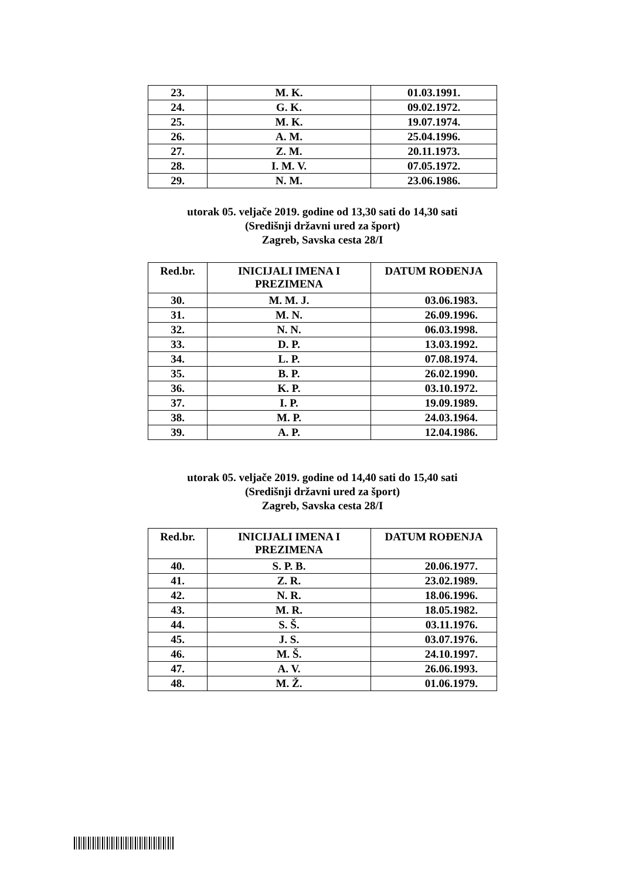| 23. | M. K. | 01.03.1991. |
| 24. | G. K. | 09.02.1972. |
| 25. | M. K. | 19.07.1974. |
| 26. | A. M. | 25.04.1996. |
| 27. | Z. M. | 20.11.1973. |
| 28. | I. M. V. | 07.05.1972. |
| 29. | N. M. | 23.06.1986. |
utorak 05. veljače 2019. godine od 13,30 sati do 14,30 sati
(Središnji državni ured za šport)
Zagreb, Savska cesta 28/I
| Red.br. | INICIJALI IMENA I PREZIMENA | DATUM ROĐENJA |
| --- | --- | --- |
| 30. | M. M. J. | 03.06.1983. |
| 31. | M. N. | 26.09.1996. |
| 32. | N. N. | 06.03.1998. |
| 33. | D. P. | 13.03.1992. |
| 34. | L. P. | 07.08.1974. |
| 35. | B. P. | 26.02.1990. |
| 36. | K. P. | 03.10.1972. |
| 37. | I. P. | 19.09.1989. |
| 38. | M. P. | 24.03.1964. |
| 39. | A. P. | 12.04.1986. |
utorak 05. veljače 2019. godine od 14,40 sati do 15,40 sati
(Središnji državni ured za šport)
Zagreb, Savska cesta 28/I
| Red.br. | INICIJALI IMENA I PREZIMENA | DATUM ROĐENJA |
| --- | --- | --- |
| 40. | S. P. B. | 20.06.1977. |
| 41. | Z. R. | 23.02.1989. |
| 42. | N. R. | 18.06.1996. |
| 43. | M. R. | 18.05.1982. |
| 44. | S. Š. | 03.11.1976. |
| 45. | J. S. | 03.07.1976. |
| 46. | M. Š. | 24.10.1997. |
| 47. | A. V. | 26.06.1993. |
| 48. | M. Ž. | 01.06.1979. |